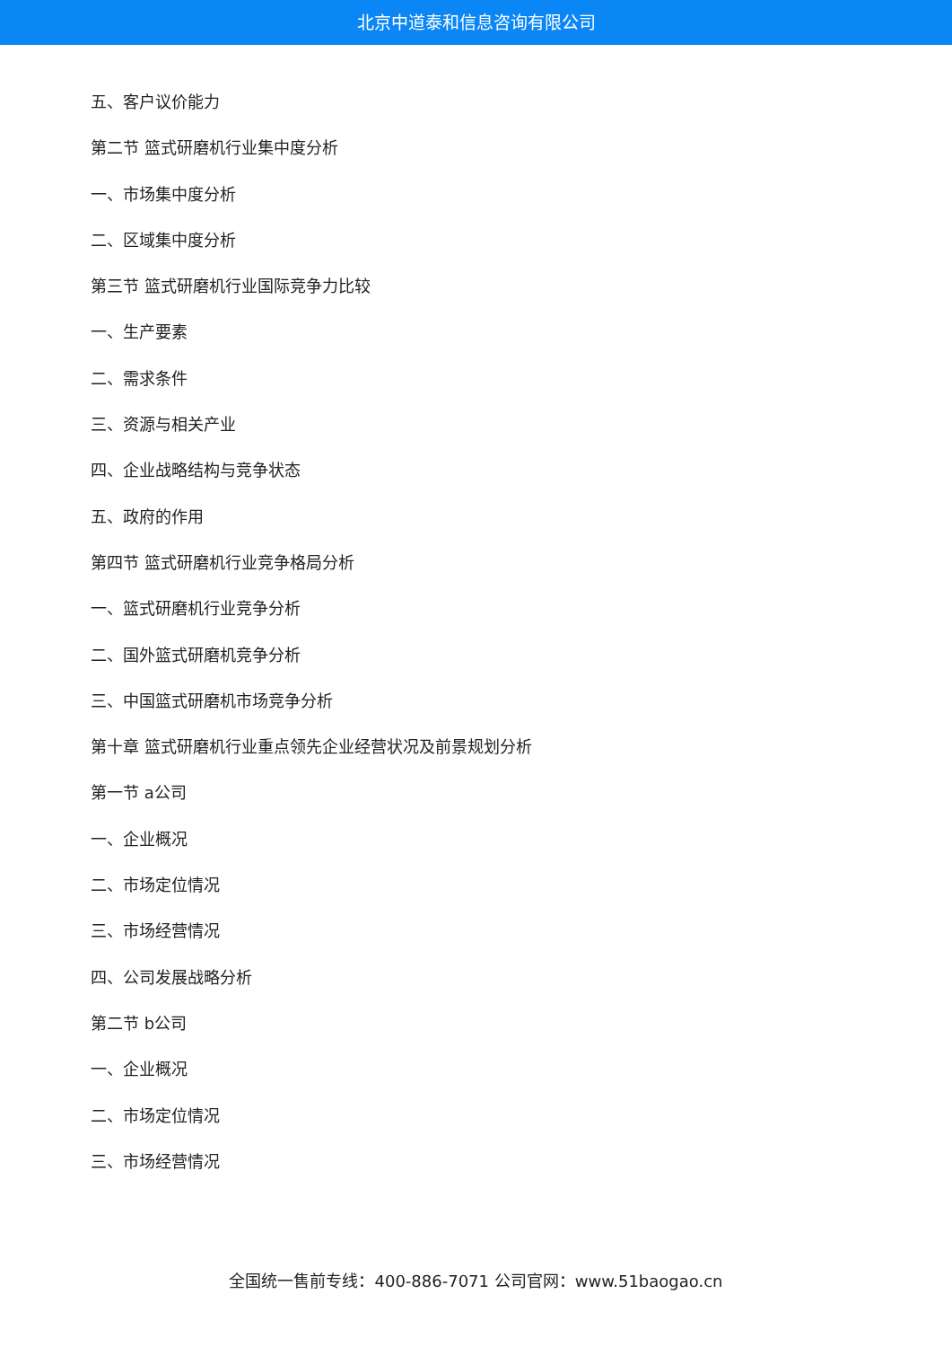北京中道泰和信息咨询有限公司
五、客户议价能力
第二节 篮式研磨机行业集中度分析
一、市场集中度分析
二、区域集中度分析
第三节 篮式研磨机行业国际竞争力比较
一、生产要素
二、需求条件
三、资源与相关产业
四、企业战略结构与竞争状态
五、政府的作用
第四节 篮式研磨机行业竞争格局分析
一、篮式研磨机行业竞争分析
二、国外篮式研磨机竞争分析
三、中国篮式研磨机市场竞争分析
第十章 篮式研磨机行业重点领先企业经营状况及前景规划分析
第一节 a公司
一、企业概况
二、市场定位情况
三、市场经营情况
四、公司发展战略分析
第二节 b公司
一、企业概况
二、市场定位情况
三、市场经营情况
全国统一售前专线：400-886-7071 公司官网：www.51baogao.cn